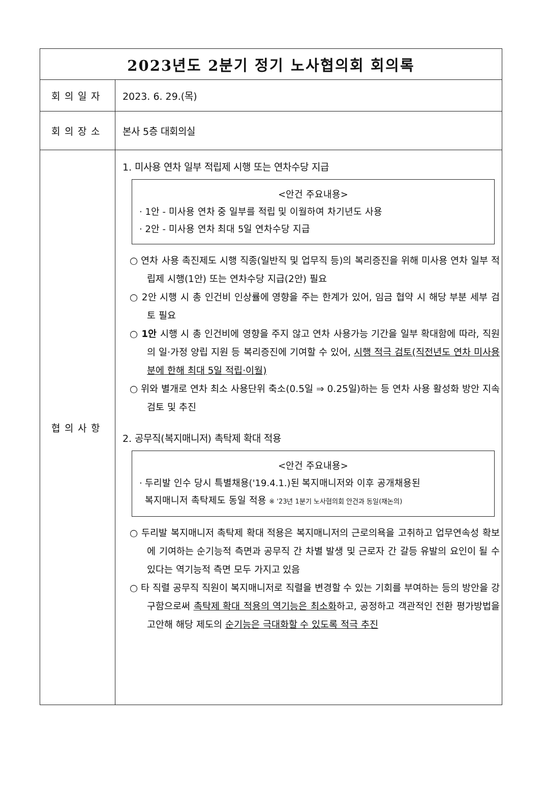| 2023년도 2분기 정기 노사협의회 회의록 | |
| --- | --- |
| 회의일자 | 2023. 6. 29.(목) |
| 회의장소 | 본사 5층 대회의실 |
| 협의사항 | 1. 미사용 연차 일부 적립제 시행 또는 연차수당 지급 <안건 주요내용> · 1안 - 미사용 연차 중 일부를 적립 및 이월하여 차기년도 사용 · 2안 - 미사용 연차 최대 5일 연차수당 지급 ○ 연차 사용 촉진제도 시행 직종(일반직 및 업무직 등)의 복리증진을 위해 미사용 연차 일부 적립제 시행(1안) 또는 연차수당 지급(2안) 필요 ○ 2안 시행 시 총 인건비 인상률에 영향을 주는 한계가 있어, 임금 협약 시 해당 부분 세부 검토 필요 ○ 1안 시행 시 총 인건비에 영향을 주지 않고 연차 사용가능 기간을 일부 확대함에 따라, 직원의 일·가정 양립 지원 등 복리증진에 기여할 수 있어, 시행 적극 검토(직전년도 연차 미사용분에 한해 최대 5일 적립·이월) ○ 위와 별개로 연차 최소 사용단위 축소(0.5일 ⇒ 0.25일)하는 등 연차 사용 활성화 방안 지속 검토 및 추진 2. 공무직(복지매니저) 촉탁제 확대 적용 <안건 주요내용> · 두리발 인수 당시 특별채용('19.4.1.)된 복지매니저와 이후 공개채용된 복지매니저 촉탁제도 동일 적용 ※ '23년 1분기 노사협의회 안건과 동일(재논의) ○ 두리발 복지매니저 촉탁제 확대 적용은 복지매니저의 근로의욕을 고취하고 업무연속성 확보에 기여하는 순기능적 측면과 공무직 간 차별 발생 및 근로자 간 갈등 유발의 요인이 될 수 있다는 역기능적 측면 모두 가지고 있음 ○ 타 직렬 공무직 직원이 복지매니저로 직렬을 변경할 수 있는 기회를 부여하는 등의 방안을 강구함으로써 촉탁제 확대 적용의 역기능은 최소화 하고, 공정하고 객관적인 전환 평가방법을 고안해 해당 제도의 순기능은 극대화할 수 있도록 적극 추진 |